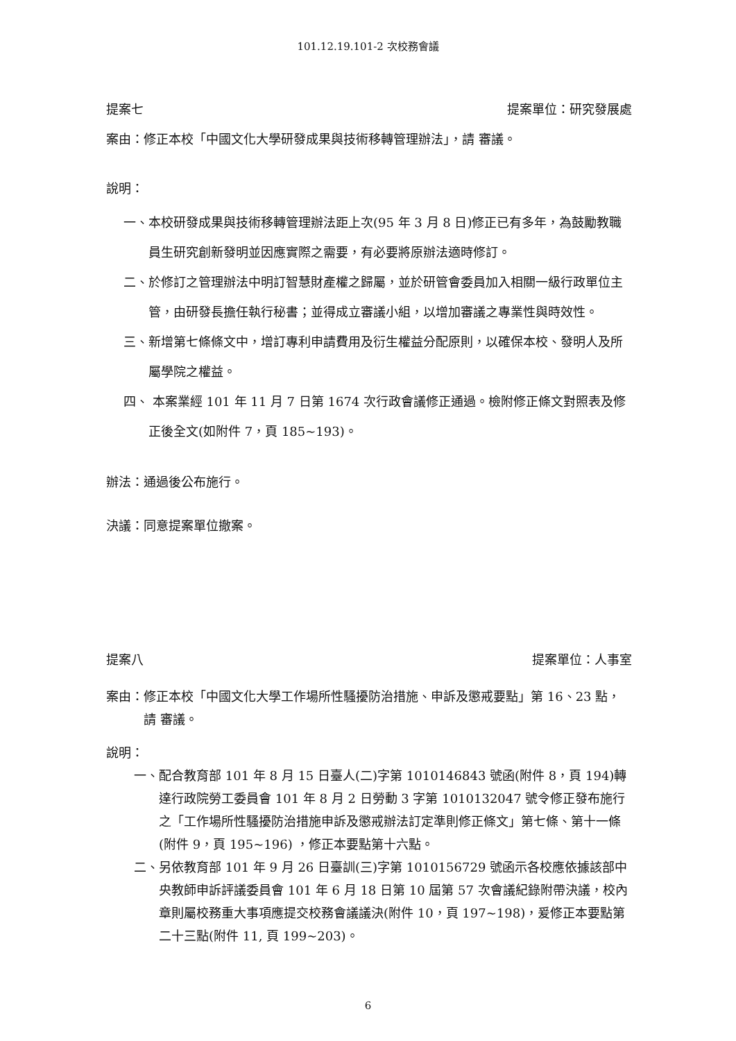101.12.19.101-2 次校務會議
提案七 提案單位：研究發展處
案由：修正本校「中國文化大學研發成果與技術移轉管理辦法」，請 審議。
說明：
一、 本校研發成果與技術移轉管理辦法距上次(95 年 3 月 8 日)修正已有多年，為鼓勵教職員生研究創新發明並因應實際之需要，有必要將原辦法適時修訂。
二、 於修訂之管理辦法中明訂智慧財產權之歸屬，並於研管會委員加入相關一級行政單位主管，由研發長擔任執行秘書；並得成立審議小組，以增加審議之專業性與時效性。
三、 新增第七條條文中，增訂專利申請費用及衍生權益分配原則，以確保本校、發明人及所屬學院之權益。
四、 本案業經 101 年 11 月 7 日第 1674 次行政會議修正通過。檢附修正條文對照表及修正後全文(如附件 7，頁 185~193)。
辦法：通過後公布施行。
決議：同意提案單位撤案。
提案八 提案單位：人事室
案由： 修正本校「中國文化大學工作場所性騷擾防治措施、申訴及懲戒要點」第 16、23 點，請 審議。
說明：
一、 配合教育部 101 年 8 月 15 日臺人(二)字第 1010146843 號函(附件 8，頁 194)轉達行政院勞工委員會 101 年 8 月 2 日勞動 3 字第 1010132047 號令修正發布施行之「工作場所性騷擾防治措施申訴及懲戒辦法訂定準則修正條文」第七條、第十一條(附件 9，頁 195~196) ，修正本要點第十六點。
二、 另依教育部 101 年 9 月 26 日臺訓(三)字第 1010156729 號函示各校應依據該部中央教師申訴評議委員會 101 年 6 月 18 日第 10 屆第 57 次會議紀錄附帶決議，校內章則屬校務重大事項應提交校務會議議決(附件 10，頁 197~198)，爰修正本要點第二十三點(附件 11, 頁 199~203)。
6